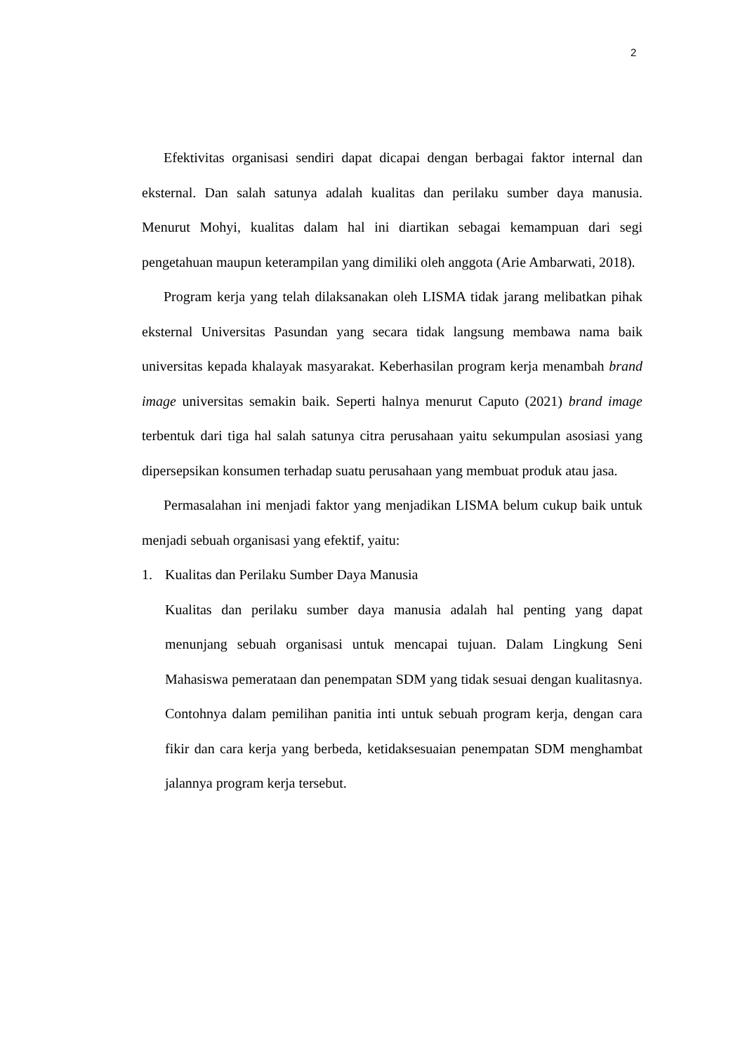2
Efektivitas organisasi sendiri dapat dicapai dengan berbagai faktor internal dan eksternal. Dan salah satunya adalah kualitas dan perilaku sumber daya manusia. Menurut Mohyi, kualitas dalam hal ini diartikan sebagai kemampuan dari segi pengetahuan maupun keterampilan yang dimiliki oleh anggota (Arie Ambarwati, 2018).
Program kerja yang telah dilaksanakan oleh LISMA tidak jarang melibatkan pihak eksternal Universitas Pasundan yang secara tidak langsung membawa nama baik universitas kepada khalayak masyarakat. Keberhasilan program kerja menambah brand image universitas semakin baik. Seperti halnya menurut Caputo (2021) brand image terbentuk dari tiga hal salah satunya citra perusahaan yaitu sekumpulan asosiasi yang dipersepsikan konsumen terhadap suatu perusahaan yang membuat produk atau jasa.
Permasalahan ini menjadi faktor yang menjadikan LISMA belum cukup baik untuk menjadi sebuah organisasi yang efektif, yaitu:
1. Kualitas dan Perilaku Sumber Daya Manusia
Kualitas dan perilaku sumber daya manusia adalah hal penting yang dapat menunjang sebuah organisasi untuk mencapai tujuan. Dalam Lingkung Seni Mahasiswa pemerataan dan penempatan SDM yang tidak sesuai dengan kualitasnya. Contohnya dalam pemilihan panitia inti untuk sebuah program kerja, dengan cara fikir dan cara kerja yang berbeda, ketidaksesuaian penempatan SDM menghambat jalannya program kerja tersebut.